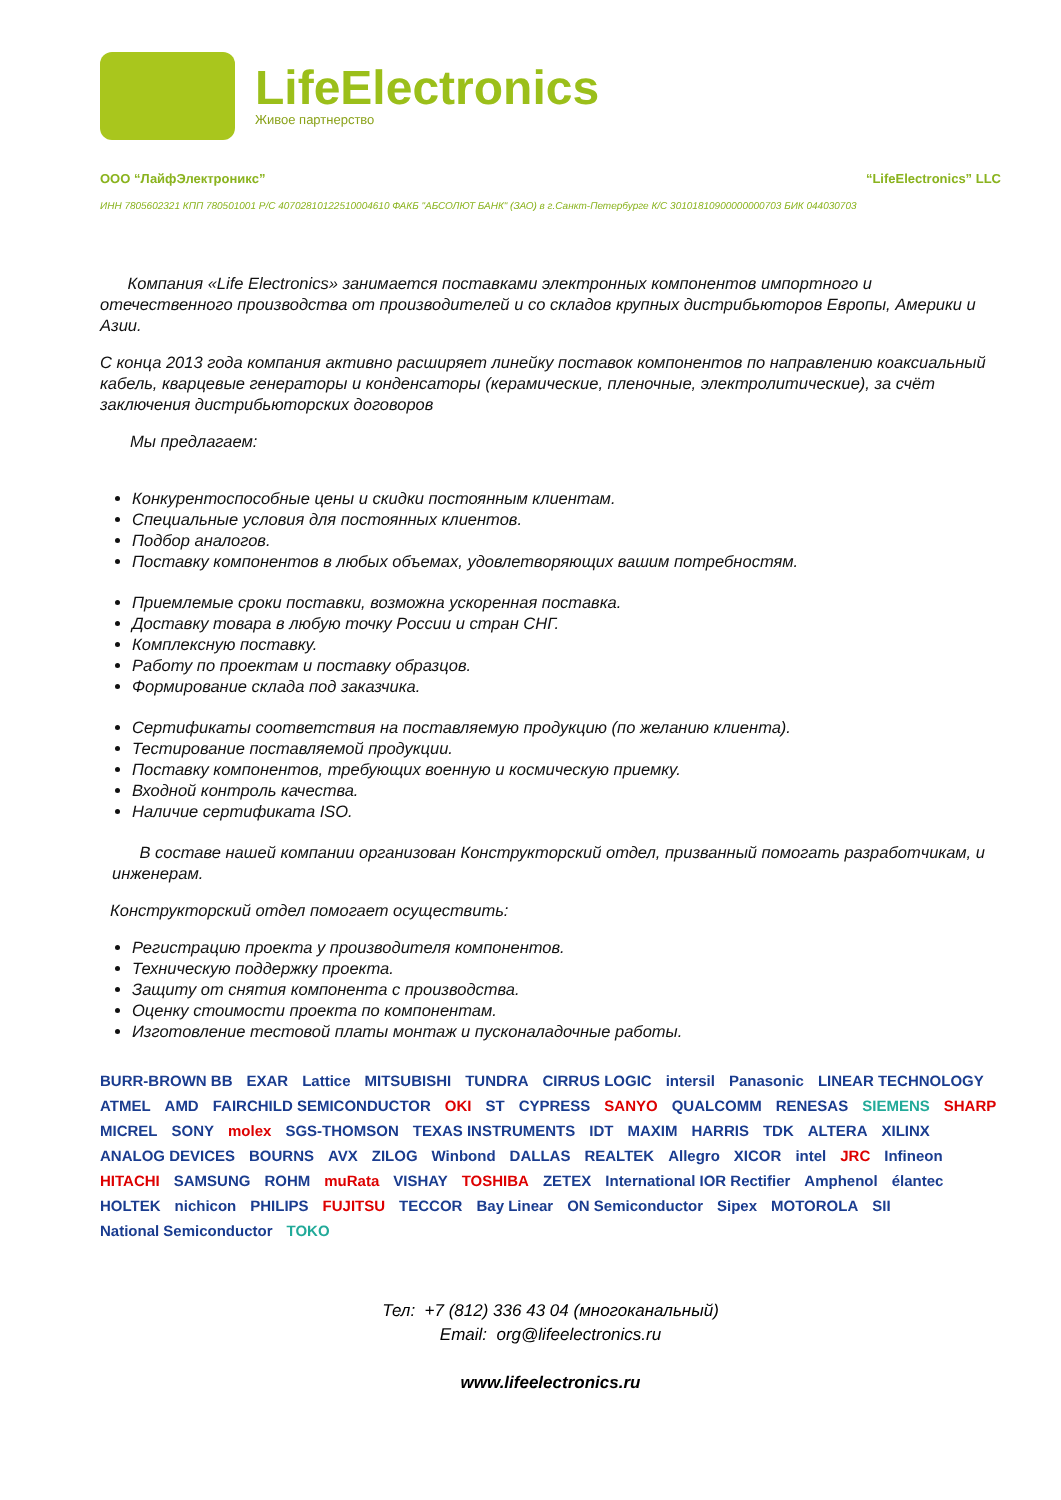LifeElectronics
Живое партнерство
ООО “ЛайфЭлектроникс” “LifeElectronics” LLC
ИНН 7805602321 КПП 780501001 Р/С 40702810122510004610 ФАКБ "АБСОЛЮТ БАНК" (ЗАО) в г.Санкт-Петербурге К/С 30101810900000000703 БИК 044030703
Компания «Life Electronics» занимается поставками электронных компонентов импортного и отечественного производства от производителей и со складов крупных дистрибьюторов Европы, Америки и Азии.
С конца 2013 года компания активно расширяет линейку поставок компонентов по направлению коаксиальный кабель, кварцевые генераторы и конденсаторы (керамические, пленочные, электролитические), за счёт заключения дистрибьюторских договоров
Мы предлагаем:
Конкурентоспособные цены и скидки постоянным клиентам.
Специальные условия для постоянных клиентов.
Подбор аналогов.
Поставку компонентов в любых объемах, удовлетворяющих вашим потребностям.
Приемлемые сроки поставки, возможна ускоренная поставка.
Доставку товара в любую точку России и стран СНГ.
Комплексную поставку.
Работу по проектам и поставку образцов.
Формирование склада под заказчика.
Сертификаты соответствия на поставляемую продукцию (по желанию клиента).
Тестирование поставляемой продукции.
Поставку компонентов, требующих военную и космическую приемку.
Входной контроль качества.
Наличие сертификата ISO.
В составе нашей компании организован Конструкторский отдел, призванный помогать разработчикам, и инженерам.
Конструкторский отдел помогает осуществить:
Регистрацию проекта у производителя компонентов.
Техническую поддержку проекта.
Защиту от снятия компонента с производства.
Оценку стоимости проекта по компонентам.
Изготовление тестовой платы монтаж и пусконаладочные работы.
BURR-BROWN BB EXAR Lattice MITSUBISHI TUNDRA CIRRUS LOGIC intersil Panasonic LINEAR TECHNOLOGY ATMEL AMD FAIRCHILD SEMICONDUCTOR OKI ST CYPRESS SANYO QUALCOMM RENESAS SIEMENS SHARP MICREL SONY molex SGS-THOMSON TEXAS INSTRUMENTS IDT MAXIM HARRIS TDK ALTERA XILINX ANALOG DEVICES BOURNS AVX ZILOG Winbond DALLAS REALTEK Allegro XICOR intel JRC Infineon HITACHI SAMSUNG ROHM muRata VISHAY TOSHIBA ZETEX International IOR Rectifier Amphenol élantec HOLTEK nichicon PHILIPS FUJITSU TECCOR Bay Linear ON Semiconductor Sipex MOTOROLA SII National Semiconductor TOKO
Тел: +7 (812) 336 43 04 (многоканальный)
Email: org@lifeelectronics.ru
www.lifeelectronics.ru